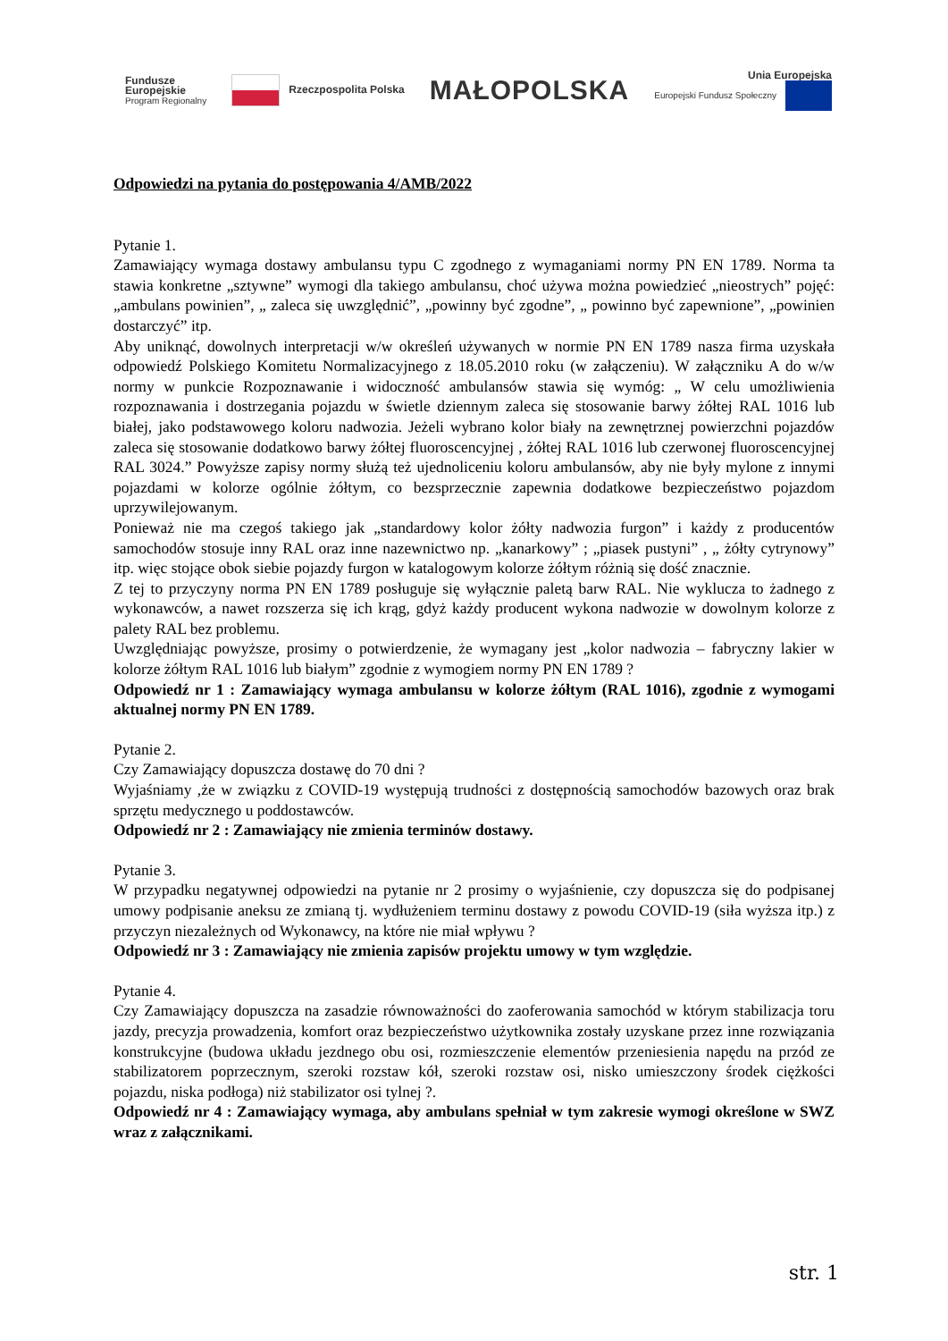Fundusze
Europejskie
Program Regionalny
Rzeczpospolita Polska
MAŁOPOLSKA
Unia Europejska
Europejski Fundusz Społeczny
Odpowiedzi na pytania do postępowania 4/AMB/2022
Pytanie 1.
Zamawiający wymaga dostawy ambulansu typu C zgodnego z wymaganiami normy PN EN 1789. Norma ta stawia konkretne „sztywne” wymogi dla takiego ambulansu, choć używa można powiedzieć „nieostrych” pojęć: „ambulans powinien”, „ zaleca się uwzględnić”, „powinny być zgodne”, „ powinno być zapewnione”, „powinien dostarczyć” itp.
Aby uniknąć, dowolnych interpretacji w/w określeń używanych w normie PN EN 1789 nasza firma uzyskała odpowiedź Polskiego Komitetu Normalizacyjnego z 18.05.2010 roku (w załączeniu). W załączniku A do w/w normy w punkcie Rozpoznawanie i widoczność ambulansów stawia się wymóg: „ W celu umożliwienia rozpoznawania i dostrzegania pojazdu w świetle dziennym zaleca się stosowanie barwy żółtej RAL 1016 lub białej, jako podstawowego koloru nadwozia. Jeżeli wybrano kolor biały na zewnętrznej powierzchni pojazdów zaleca się stosowanie dodatkowo barwy żółtej fluoroscencyjnej , żółtej RAL 1016 lub czerwonej fluoroscencyjnej RAL 3024.” Powyższe zapisy normy służą też ujednoliceniu koloru ambulansów, aby nie były mylone z innymi pojazdami w kolorze ogólnie żółtym, co bezsprzecznie zapewnia dodatkowe bezpieczeństwo pojazdom uprzywilejowanym.
Ponieważ nie ma czegoś takiego jak „standardowy kolor żółty nadwozia furgon” i każdy z producentów samochodów stosuje inny RAL oraz inne nazewnictwo np. „kanarkowy” ; „piasek pustyni” , „ żółty cytrynowy” itp. więc stojące obok siebie pojazdy furgon w katalogowym kolorze żółtym różnią się dość znacznie.
Z tej to przyczyny norma PN EN 1789 posługuje się wyłącznie paletą barw RAL. Nie wyklucza to żadnego z wykonawców, a nawet rozszerza się ich krąg, gdyż każdy producent wykona nadwozie w dowolnym kolorze z palety RAL bez problemu.
Uwzględniając powyższe, prosimy o potwierdzenie, że wymagany jest „kolor nadwozia – fabryczny lakier w kolorze żółtym RAL 1016 lub białym” zgodnie z wymogiem normy PN EN 1789 ?
Odpowiedź nr 1 : Zamawiający wymaga ambulansu w kolorze żółtym (RAL 1016), zgodnie z wymogami aktualnej normy PN EN 1789.
Pytanie 2.
Czy Zamawiający dopuszcza dostawę do 70 dni ?
Wyjaśniamy ,że w związku z COVID-19 występują trudności z dostępnością samochodów bazowych oraz brak sprzętu medycznego u poddostawców.
Odpowiedź nr 2 : Zamawiający nie zmienia terminów dostawy.
Pytanie 3.
W przypadku negatywnej odpowiedzi na pytanie nr 2 prosimy o wyjaśnienie, czy dopuszcza się do podpisanej umowy podpisanie aneksu ze zmianą tj. wydłużeniem terminu dostawy z powodu COVID-19 (siła wyższa itp.) z przyczyn niezależnych od Wykonawcy, na które nie miał wpływu ?
Odpowiedź nr 3 : Zamawiający nie zmienia zapisów projektu umowy w tym względzie.
Pytanie 4.
Czy Zamawiający dopuszcza na zasadzie równoważności do zaoferowania samochód w którym stabilizacja toru jazdy, precyzja prowadzenia, komfort oraz bezpieczeństwo użytkownika zostały uzyskane przez inne rozwiązania konstrukcyjne (budowa układu jezdnego obu osi, rozmieszczenie elementów przeniesienia napędu na przód ze stabilizatorem poprzecznym, szeroki rozstaw kół, szeroki rozstaw osi, nisko umieszczony środek ciężkości pojazdu, niska podłoga) niż stabilizator osi tylnej ?.
Odpowiedź nr 4 : Zamawiający wymaga, aby ambulans spełniał w tym zakresie wymogi określone w SWZ wraz z załącznikami.
str. 1